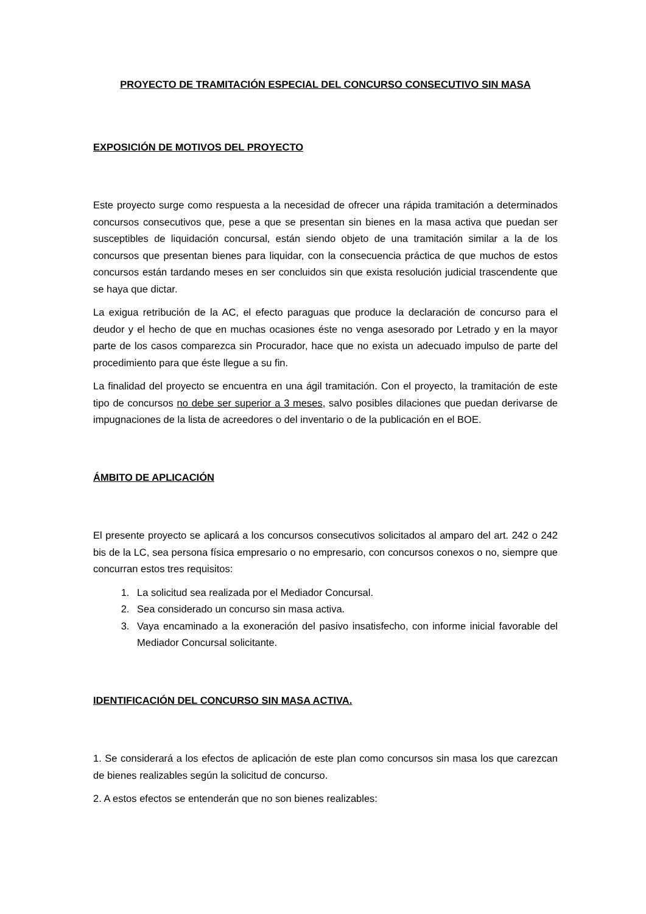PROYECTO DE TRAMITACIÓN ESPECIAL DEL CONCURSO CONSECUTIVO SIN MASA
EXPOSICIÓN DE MOTIVOS DEL PROYECTO
Este proyecto surge como respuesta a la necesidad de ofrecer una rápida tramitación a determinados concursos consecutivos que, pese a que se presentan sin bienes en la masa activa que puedan ser susceptibles de liquidación concursal, están siendo objeto de una tramitación similar a la de los concursos que presentan bienes para liquidar, con la consecuencia práctica de que muchos de estos concursos están tardando meses en ser concluidos sin que exista resolución judicial trascendente que se haya que dictar.
La exigua retribución de la AC, el efecto paraguas que produce la declaración de concurso para el deudor y el hecho de que en muchas ocasiones éste no venga asesorado por Letrado y en la mayor parte de los casos comparezca sin Procurador, hace que no exista un adecuado impulso de parte del procedimiento para que éste llegue a su fin.
La finalidad del proyecto se encuentra en una ágil tramitación. Con el proyecto, la tramitación de este tipo de concursos no debe ser superior a 3 meses, salvo posibles dilaciones que puedan derivarse de impugnaciones de la lista de acreedores o del inventario o de la publicación en el BOE.
ÁMBITO DE APLICACIÓN
El presente proyecto se aplicará a los concursos consecutivos solicitados al amparo del art. 242 o 242 bis de la LC, sea persona física empresario o no empresario, con concursos conexos o no, siempre que concurran estos tres requisitos:
1. La solicitud sea realizada por el Mediador Concursal.
2. Sea considerado un concurso sin masa activa.
3. Vaya encaminado a la exoneración del pasivo insatisfecho, con informe inicial favorable del Mediador Concursal solicitante.
IDENTIFICACIÓN DEL CONCURSO SIN MASA ACTIVA.
1. Se considerará a los efectos de aplicación de este plan como concursos sin masa los que carezcan de bienes realizables según la solicitud de concurso.
2. A estos efectos se entenderán que no son bienes realizables: